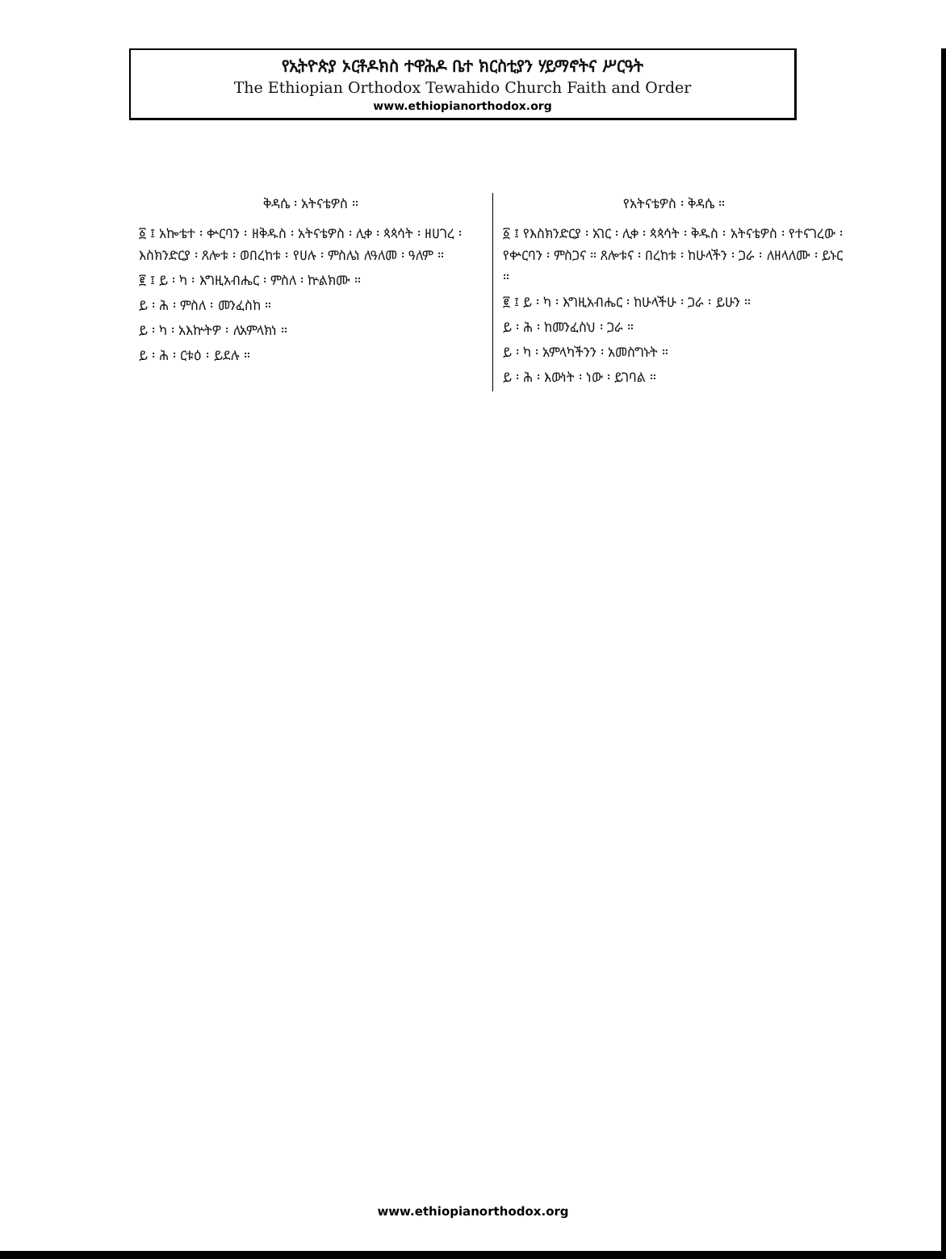የኢትዮጵያ ኦርቶዶክስ ተዋሕዶ ቤተ ክርስቲያን ሃይማኖትና ሥርዓት
The Ethiopian Orthodox Tewahido Church Faith and Order
www.ethiopianorthodox.org
ቅዳሴ ፡ አትናቴዎስ ።
፩ ፤ አኰቴተ ፡ ቍርባን ፡ ዘቅዱስ ፡ አትናቴዎስ ፡ ሊቀ ፡ ጳጳሳት ፡ ዘሀገረ ፡ እስክንድርያ ፡ ጸሎቱ ፡ ወበረከቱ ፡ የሀሉ ፡ ምስሌነ ለዓለመ ፡ ዓለም ።
፪ ፤ ይ ፡ ካ ፡ እግዚአብሔር ፡ ምስለ ፡ ኵልክሙ ።
ይ ፡ ሕ ፡ ምስለ ፡ መንፈስከ ።
ይ ፡ ካ ፡ አእኵትዎ ፡ ለአምላክነ ።
ይ ፡ ሕ ፡ ርቱዕ ፡ ይደሉ ።
የአትናቴዎስ ፡ ቅዳሴ ።
፩ ፤ የእስክንድርያ ፡ አገር ፡ ሊቀ ፡ ጳጳሳት ፡ ቅዱስ ፡ አትናቴዎስ ፡ የተናገረው ፡ የቍርባን ፡ ምስጋና ። ጸሎቱና ፡ በረከቱ ፡ ከሁላችን ፡ ጋራ ፡ ለዘላለሙ ፡ ይኑር ።
፪ ፤ ይ ፡ ካ ፡ እግዚአብሔር ፡ ከሁላችሁ ፡ ጋራ ፡ ይሁን ።
ይ ፡ ሕ ፡ ከመንፈስህ ፡ ጋራ ።
ይ ፡ ካ ፡ አምላካችንን ፡ አመስግኑት ።
ይ ፡ ሕ ፡ እውነት ፡ ነው ፡ ይገባል ።
www.ethiopianorthodox.org